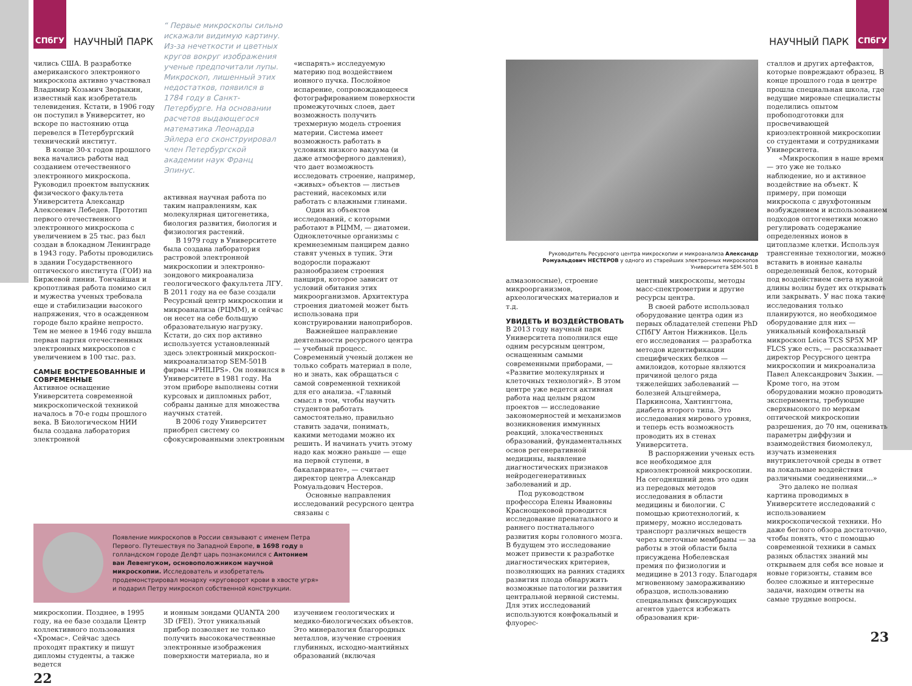СПбГУ
НАУЧНЫЙ ПАРК
чились США. В разработке американского электронного микроскопа активно участвовал Владимир Козьмич Зворыкин, известный как изобретатель телевидения. Кстати, в 1906 году он поступил в Университет, но вскоре по настоянию отца перевелся в Петербургский технический институт.
В конце 30-х годов прошлого века начались работы над созданием отечественного электронного микроскопа. Руководил проектом выпускник физического факультета Университета Александр Алексеевич Лебедев. Прототип первого отечественного электронного микроскопа с увеличением в 25 тыс. раз был создан в блокадном Ленинграде в 1943 году. Работы проводились в здании Государственного оптического института (ГОИ) на Биржевой линии. Тончайшая и кропотливая работа помимо сил и мужества ученых требовала еще и стабилизации высокого напряжения, что в осажденном городе было крайне непросто. Тем не менее в 1946 году вышла первая партия отечественных электронных микроскопов с увеличением в 100 тыс. раз.
САМЫЕ ВОСТРЕБОВАННЫЕ И СОВРЕМЕННЫЕ
Активное оснащение Университета современной микроскопической техникой началось в 70-е годы прошлого века. В Биологическом НИИ была создана лаборатория электронной
“ Первые микроскопы сильно искажали видимую картину. Из-за нечеткости и цветных кругов вокруг изображения ученые предпочитали лупы. Микроскоп, лишенный этих недостатков, появился в 1784 году в Санкт-Петербурге. На основании расчетов выдающегося математика Леонарда Эйлера его сконструировал член Петербургской академии наук Франц Эпинус.
активная научная работа по таким направлениям, как молекулярная цитогенетика, биология развития, биология и физиология растений.
В 1979 году в Университете была создана лаборатория растровой электронной микроскопии и электронно-зондового микроанализа геологического факультета ЛГУ. В 2011 году на ее базе создали Ресурсный центр микроскопии и микроанализа (РЦММ), и сейчас он несет на себе большую образовательную нагрузку. Кстати, до сих пор активно используется установленный здесь электронный микроскоп-микроанализатор SEM-501B фирмы «PHILIPS». Он появился в Университете в 1981 году. На этом приборе выполнены сотни курсовых и дипломных работ, собраны данные для множества научных статей.
В 2006 году Университет приобрел систему со сфокусированными электронным
«испарять» исследуемую материю под воздействием ионного пучка. Послойное испарение, сопровождающееся фотографированием поверхности промежуточных слоев, дает возможность получить трехмерную модель строения материи. Система имеет возможность работать в условиях низкого вакуума (и даже атмосферного давления), что дает возможность исследовать строение, например, «живых» объектов — листьев растений, насекомых или работать с влажными глинами.
Один из объектов исследований, с которыми работают в РЦММ, — диатомеи. Одноклеточные организмы с кремнеземным панцирем давно ставят ученых в тупик. Эти водоросли поражают разнообразием строения панциря, которое зависит от условий обитания этих микроорганизмов. Архитектура строения диатомей может быть использована при конструировании наноприборов.
Важнейшее направление деятельности ресурсного центра — учебный процесс. Современный ученый должен не только собрать материал в поле, но и знать, как обращаться с самой современной техникой для его анализа. «Главный смысл в том, чтобы научить студентов работать самостоятельно, правильно ставить задачи, понимать, какими методами можно их решить. И начинать учить этому надо как можно раньше — еще на первой ступени, в бакалавриате», — считает директор центра Александр Ромуальдович Нестеров.
Основные направления исследований ресурсного центра связаны с
Появление микроскопов в России связывают с именем Петра Первого. Путешествуя по Западной Европе, в 1698 году в голландском городе Делфт царь познакомился с Антонием ван Левенгуком, основоположником научной микроскопии. Исследователь и изобретатель продемонстрировал монарху «круговорот крови в хвосте угря» и подарил Петру микроскоп собственной конструкции.
микроскопии. Позднее, в 1995 году, на ее базе создали Центр коллективного пользования «Хромас». Сейчас здесь проходят практику и пишут дипломы студенты, а также ведется
и ионным зондами QUANTA 200 3D (FEI). Этот уникальный прибор позволяет не только получить высококачественные электронные изображения поверхности материала, но и
изучением геологических и медико-биологических объектов. Это минералогия благородных металлов, изучение строения глубинных, исходно-мантийных образований (включая
22
НАУЧНЫЙ ПАРК
СПбГУ
Руководитель Ресурсного центра микроскопии и микроанализа Александр Ромуальдович НЕСТЕРОВ у одного из старейших электронных микроскопов Университета SEM-501 B
алмазоносные), строение микроорганизмов, археологических материалов и т.д.
УВИДЕТЬ И ВОЗДЕЙСТВОВАТЬ
В 2013 году научный парк Университета пополнился еще одним ресурсным центром, оснащенным самыми современными приборами, — «Развитие молекулярных и клеточных технологий». В этом центре уже ведется активная работа над целым рядом проектов — исследование закономерностей и механизмов возникновения иммунных реакций, злокачественных образований, фундаментальных основ регенеративной медицины, выявление диагностических признаков нейродегенеративных заболеваний и др.
Под руководством профессора Елены Ивановны Краснощековой проводится исследование пренатального и раннего постнатального развития коры головного мозга. В будущем это исследование может привести к разработке диагностических критериев, позволяющих на ранних стадиях развития плода обнаружить возможные патологии развития центральной нервной системы. Для этих исследований используются конфокальный и флуорес-
центный микроскопы, методы масс-спектрометрии и другие ресурсы центра.
В своей работе использовал оборудование центра один из первых обладателей степени PhD СПбГУ Антон Нижников. Цель его исследования — разработка методов идентификации специфических белков — амилоидов, которые являются причиной целого ряда тяжелейших заболеваний — болезней Альцгеймера, Паркинсона, Хантингтона, диабета второго типа. Это исследования мирового уровня, и теперь есть возможность проводить их в стенах Университета.
В распоряжении ученых есть все необходимое для криоэлектронной микроскопии. На сегодняшний день это один из передовых методов исследования в области медицины и биологии. С помощью криотехнологий, к примеру, можно исследовать транспорт различных веществ через клеточные мембраны — за работы в этой области была присуждена Нобелевская премия по физиологии и медицине в 2013 году. Благодаря мгновенному замораживанию образцов, использованию специальных фиксирующих агентов удается избежать образования кри-
сталлов и других артефактов, которые повреждают образец. В конце прошлого года в центре прошла специальная школа, где ведущие мировые специалисты поделились опытом пробоподготовки для просвечивающей криоэлектронной микроскопии со студентами и сотрудниками Университета.
«Микроскопия в наше время — это уже не только наблюдение, но и активное воздействие на объект. К примеру, при помощи микроскопа с двухфотонным возбуждением и использованием подходов оптогенетики можно регулировать содержание определенных ионов в цитоплазме клетки. Используя трансгенные технологии, можно вставить в ионные каналы определенный белок, который под воздействием света нужной длины волны будет их открывать или закрывать. У нас пока такие исследования только планируются, но необходимое оборудование для них — уникальный конфокальный микроскоп Leica TCS SP5X MP FLCS уже есть, — рассказывает директор Ресурсного центра микроскопии и микроанализа Павел Александрович Зыкин. — Кроме того, на этом оборудовании можно проводить эксперименты, требующие сверхвысокого по меркам оптической микроскопии разрешения, до 70 нм, оценивать параметры диффузии и взаимодействия биомолекул, изучать изменения внутриклеточной среды в ответ на локальные воздействия различными соединениями...»
Это далеко не полная картина проводимых в Университете исследований с использованием микроскопической техники. Но даже беглого обзора достаточно, чтобы понять, что с помощью современной техники в самых разных областях знаний мы открываем для себя все новые и новые горизонты, ставим все более сложные и интересные задачи, находим ответы на самые трудные вопросы.
23